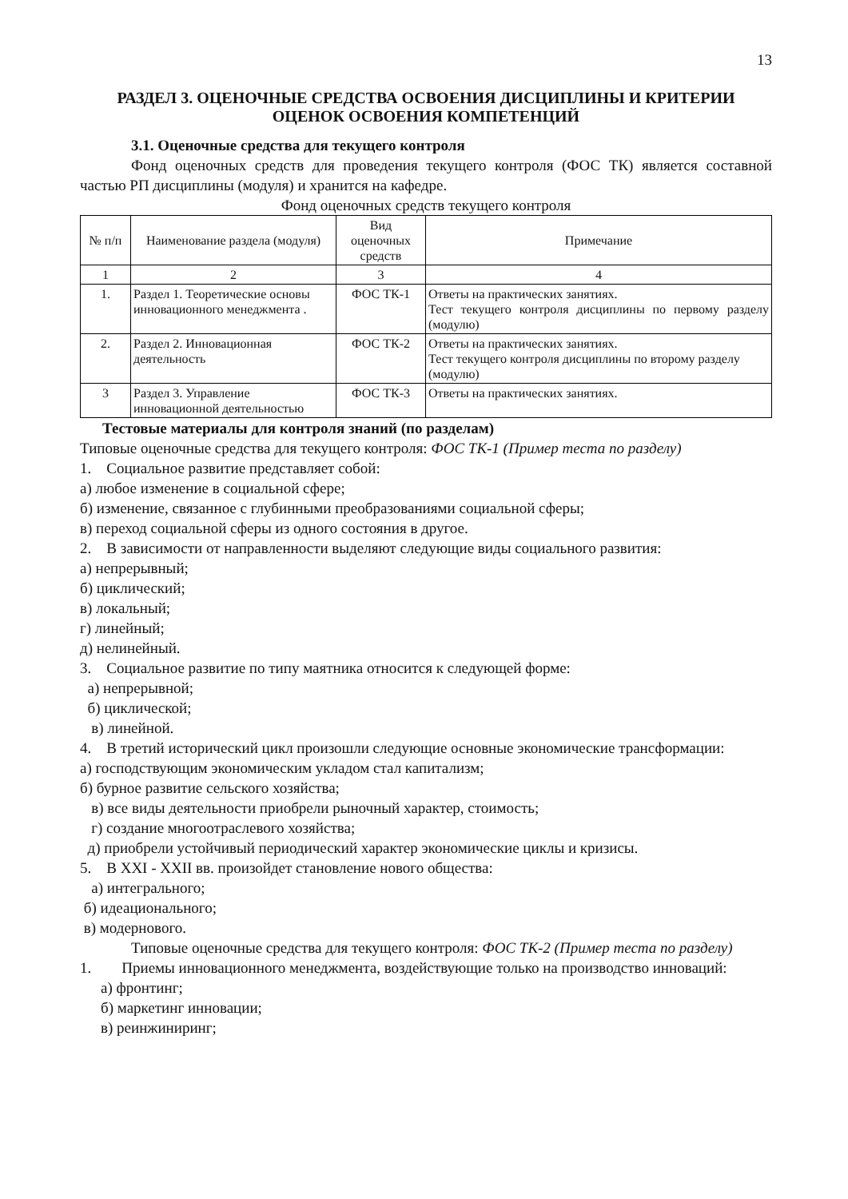13
РАЗДЕЛ 3. ОЦЕНОЧНЫЕ СРЕДСТВА ОСВОЕНИЯ ДИСЦИПЛИНЫ И КРИТЕРИИ ОЦЕНОК ОСВОЕНИЯ КОМПЕТЕНЦИЙ
3.1. Оценочные средства для текущего контроля
Фонд оценочных средств для проведения текущего контроля (ФОС ТК) является составной частью РП дисциплины (модуля) и хранится на кафедре.
Фонд оценочных средств текущего контроля
| № п/п | Наименование раздела (модуля) | Вид оценочных средств | Примечание |
| --- | --- | --- | --- |
| 1 | 2 | 3 | 4 |
| 1. | Раздел 1. Теоретические основы инновационного менеджмента . | ФОС ТК-1 | Ответы на практических занятиях. Тест текущего контроля дисциплины по первому разделу (модулю) |
| 2. | Раздел 2. Инновационная деятельность | ФОС ТК-2 | Ответы на практических занятиях. Тест текущего контроля дисциплины по второму разделу (модулю) |
| 3 | Раздел 3. Управление инновационной деятельностью | ФОС ТК-3 | Ответы на практических занятиях. |
Тестовые материалы для контроля знаний (по разделам)
Типовые оценочные средства для текущего контроля: ФОС ТК-1 (Пример теста по разделу)
1. Социальное развитие представляет собой:
а) любое изменение в социальной сфере;
б) изменение, связанное с глубинными преобразованиями социальной сферы;
в) переход социальной сферы из одного состояния в другое.
2. В зависимости от направленности выделяют следующие виды социального развития:
а) непрерывный;
б) циклический;
в) локальный;
г) линейный;
д) нелинейный.
3. Социальное развитие по типу маятника относится к следующей форме:
а) непрерывной;
б) циклической;
в) линейной.
4. В третий исторический цикл произошли следующие основные экономические трансформации:
а) господствующим экономическим укладом стал капитализм;
б) бурное развитие сельского хозяйства;
в) все виды деятельности приобрели рыночный характер, стоимость;
г) создание многоотраслевого хозяйства;
д) приобрели устойчивый периодический характер экономические циклы и кризисы.
5. В XXI - XXII вв. произойдет становление нового общества:
а) интегрального;
б) идеационального;
в) модернового.
Типовые оценочные средства для текущего контроля: ФОС ТК-2 (Пример теста по разделу)
1. Приемы инновационного менеджмента, воздействующие только на производство инноваций:
а) фронтинг;
б) маркетинг инновации;
в) реинжиниринг;